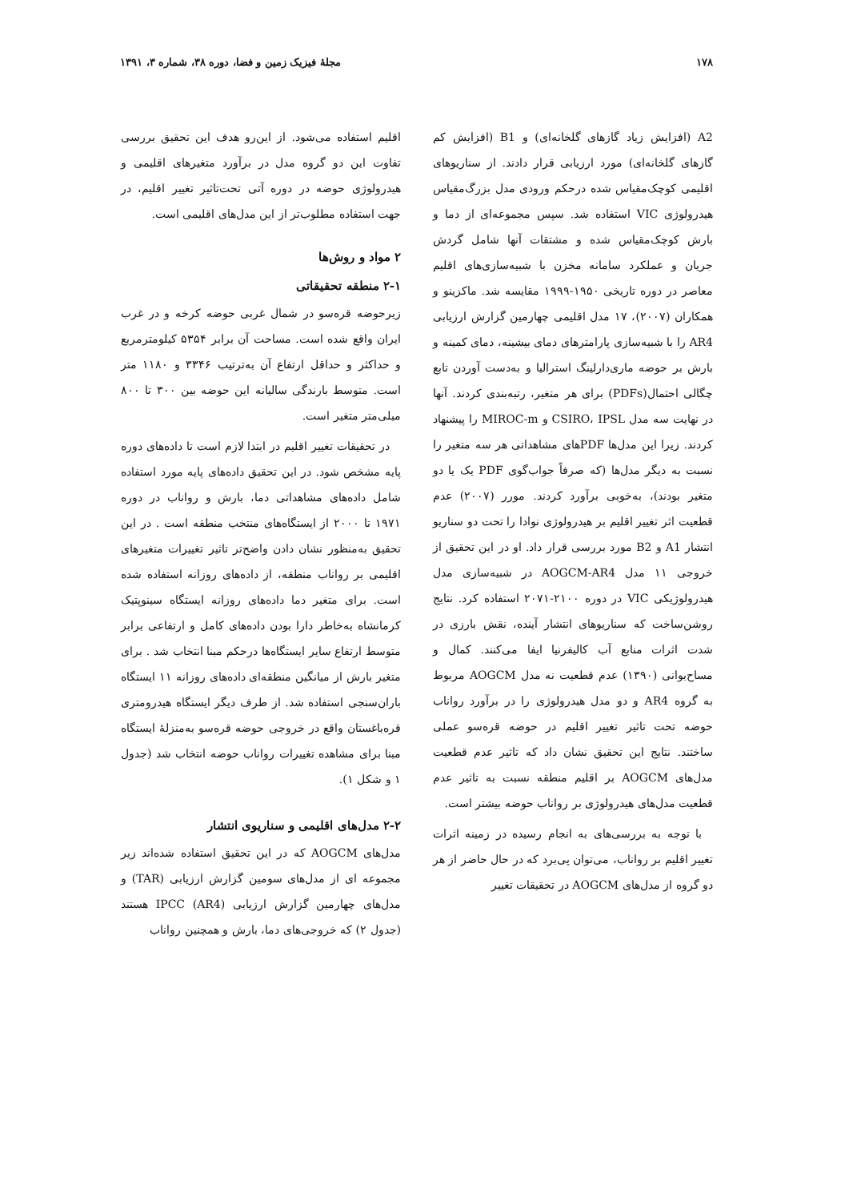۱۷۸ مجلهٔ فیزیک زمین و فضا، دوره ۳۸، شماره ۳، ۱۳۹۱
A2 (افزایش زیاد گازهای گلخانه‌ای) و B1 (افزایش کم گازهای گلخانه‌ای) مورد ارزیابی قرار دادند. از سناریوهای اقلیمی کوچک‌مقیاس شده درحکم ورودی مدل بزرگ‌مقیاس هیدرولوژی VIC استفاده شد. سپس مجموعه‌ای از دما و بارش کوچک‌مقیاس شده و مشتقات آنها شامل گردش جریان و عملکرد سامانه مخزن با شبیه‌سازی‌های اقلیم معاصر در دوره تاریخی ۱۹۵۰-۱۹۹۹ مقایسه شد. ماکزینو و همکاران (۲۰۰۷)، ۱۷ مدل اقلیمی چهارمین گزارش ارزیابی AR4 را با شبیه‌سازی پارامترهای دمای بیشینه، دمای کمینه و بارش بر حوضه ماری‌دارلینگ استرالیا و به‌دست آوردن تابع چگالی احتمال(PDFs) برای هر متغیر، رتبه‌بندی کردند. آنها در نهایت سه مدل CSIRO، IPSL و MIROC-m را پیشنهاد کردند. زیرا این مدل‌ها PDFهای مشاهداتی هر سه متغیر را نسبت به دیگر مدل‌ها (که صرفاً جواب‌گوی PDF یک یا دو متغیر بودند)، به‌خوبی برآورد کردند. مورر (۲۰۰۷) عدم قطعیت اثر تغییر اقلیم بر هیدرولوژی نوادا را تحت دو سناریو انتشار A1 و B2 مورد بررسی قرار داد. او در این تحقیق از خروجی ۱۱ مدل AOGCM-AR4 در شبیه‌سازی مدل هیدرولوژیکی VIC در دوره ۲۱۰۰-۲۰۷۱ استفاده کرد. نتایج روشن‌ساخت که سناریوهای انتشار آینده، نقش بارزی در شدت اثرات منابع آب کالیفرنیا ایفا می‌کنند. کمال و مساح‌بوانی (۱۳۹۰) عدم قطعیت نه مدل AOGCM مربوط به گروه AR4 و دو مدل هیدرولوژی را در برآورد رواناب حوضه تحت تاثیر تغییر اقلیم در حوضه قره‌سو عملی ساختند. نتایج این تحقیق نشان داد که تاثیر عدم قطعیت مدل‌های AOGCM بر اقلیم منطقه نسبت به تاثیر عدم قطعیت مدل‌های هیدرولوژی بر رواناب حوضه بیشتر است.
با توجه به بررسی‌های به انجام رسیده در زمینه اثرات تغییر اقلیم بر رواناب، می‌توان پی‌برد که در حال حاضر از هر دو گروه از مدل‌های AOGCM در تحقیقات تغییر
اقلیم استفاده می‌شود. از این‌رو هدف این تحقیق بررسی تفاوت این دو گروه مدل در برآورد متغیرهای اقلیمی و هیدرولوژی حوضه در دوره آتی تحت‌تاثیر تغییر اقلیم، در جهت استفاده مطلوب‌تر از این مدل‌های اقلیمی است.
۲ مواد و روش‌ها
۲-۱ منطقه تحقیقاتی
زیرحوضه قره‌سو در شمال غربی حوضه کرخه و در غرب ایران واقع شده است. مساحت آن برابر ۵۳۵۴ کیلومترمربع و حداکثر و حداقل ارتفاع آن به‌ترتیب ۳۳۴۶ و ۱۱۸۰ متر است. متوسط بارندگی سالیانه این حوضه بین ۳۰۰ تا ۸۰۰ میلی‌متر متغیر است.
در تحقیقات تغییر اقلیم در ابتدا لازم است تا داده‌های دوره پایه مشخص شود. در این تحقیق داده‌های پایه مورد استفاده شامل داده‌های مشاهداتی دما، بارش و رواناب در دوره ۱۹۷۱ تا ۲۰۰۰ از ایستگاه‌های منتخب منطقه است . در این تحقیق به‌منظور نشان دادن واضح‌تر تاثیر تغییرات متغیرهای اقلیمی بر رواناب منطقه، از داده‌های روزانه استفاده شده است. برای متغیر دما داده‌های روزانه ایستگاه سینوپتیک کرمانشاه به‌خاطر دارا بودن داده‌های کامل و ارتفاعی برابر متوسط ارتفاع سایر ایستگاه‌ها درحکم مبنا انتخاب شد . برای متغیر بارش از میانگین منطقه‌ای داده‌های روزانه ۱۱ ایستگاه باران‌سنجی استفاده شد. از طرف دیگر ایستگاه هیدرومتری قره‌باغستان واقع در خروجی حوضه قره‌سو به‌منزلهٔ ایستگاه مبنا برای مشاهده تغییرات رواناب حوضه انتخاب شد (جدول ۱ و شکل ۱).
۲-۲ مدل‌های اقلیمی و سناریوی انتشار
مدل‌های AOGCM که در این تحقیق استفاده شده‌اند زیر مجموعه ای از مدل‌های سومین گزارش ارزیابی (TAR) و مدل‌های چهارمین گزارش ارزیابی IPCC (AR4) هستند (جدول ۲) که خروجی‌های دما، بارش و همچنین رواناب